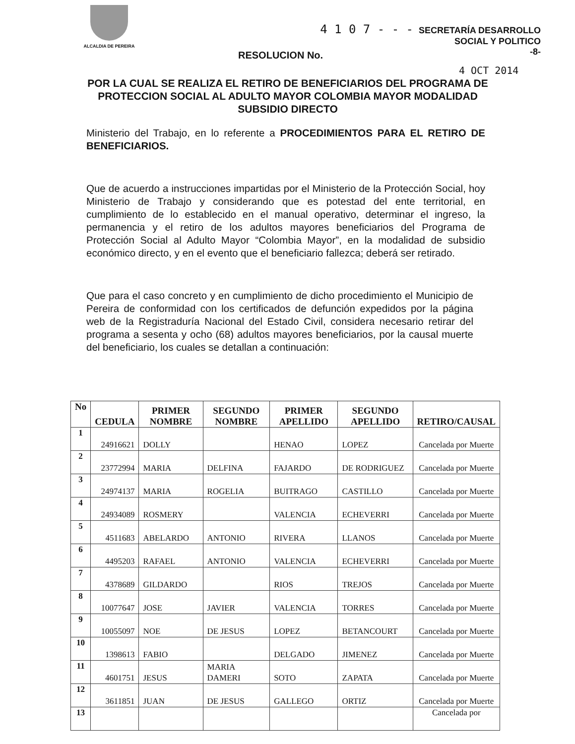ALCALDIA DE PEREIRA
4 1 0 7 - - - SECRETARÍA DESARROLLO
SOCIAL Y POLITICO
-8-
RESOLUCION No.
4 OCT 2014
POR LA CUAL SE REALIZA EL RETIRO DE BENEFICIARIOS DEL PROGRAMA DE PROTECCION SOCIAL AL ADULTO MAYOR COLOMBIA MAYOR MODALIDAD SUBSIDIO DIRECTO
Ministerio del Trabajo, en lo referente a PROCEDIMIENTOS PARA EL RETIRO DE BENEFICIARIOS.
Que de acuerdo a instrucciones impartidas por el Ministerio de la Protección Social, hoy Ministerio de Trabajo y considerando que es potestad del ente territorial, en cumplimiento de lo establecido en el manual operativo, determinar el ingreso, la permanencia y el retiro de los adultos mayores beneficiarios del Programa de Protección Social al Adulto Mayor “Colombia Mayor”, en la modalidad de subsidio económico directo, y en el evento que el beneficiario fallezca; deberá ser retirado.
Que para el caso concreto y en cumplimiento de dicho procedimiento el Municipio de Pereira de conformidad con los certificados de defunción expedidos por la página web de la Registraduría Nacional del Estado Civil, considera necesario retirar del programa a sesenta y ocho (68) adultos mayores beneficiarios, por la causal muerte del beneficiario, los cuales se detallan a continuación:
| No | CEDULA | PRIMER NOMBRE | SEGUNDO NOMBRE | PRIMER APELLIDO | SEGUNDO APELLIDO | RETIRO/CAUSAL |
| --- | --- | --- | --- | --- | --- | --- |
| 1 | 24916621 | DOLLY | | HENAO | LOPEZ | Cancelada por Muerte |
| 2 | 23772994 | MARIA | DELFINA | FAJARDO | DE RODRIGUEZ | Cancelada por Muerte |
| 3 | 24974137 | MARIA | ROGELIA | BUITRAGO | CASTILLO | Cancelada por Muerte |
| 4 | 24934089 | ROSMERY | | VALENCIA | ECHEVERRI | Cancelada por Muerte |
| 5 | 4511683 | ABELARDO | ANTONIO | RIVERA | LLANOS | Cancelada por Muerte |
| 6 | 4495203 | RAFAEL | ANTONIO | VALENCIA | ECHEVERRI | Cancelada por Muerte |
| 7 | 4378689 | GILDARDO | | RIOS | TREJOS | Cancelada por Muerte |
| 8 | 10077647 | JOSE | JAVIER | VALENCIA | TORRES | Cancelada por Muerte |
| 9 | 10055097 | NOE | DE JESUS | LOPEZ | BETANCOURT | Cancelada por Muerte |
| 10 | 1398613 | FABIO | | DELGADO | JIMENEZ | Cancelada por Muerte |
| 11 | 4601751 | JESUS | MARIA DAMERI | SOTO | ZAPATA | Cancelada por Muerte |
| 12 | 3611851 | JUAN | DE JESUS | GALLEGO | ORTIZ | Cancelada por Muerte |
| 13 | | | | | | Cancelada por |